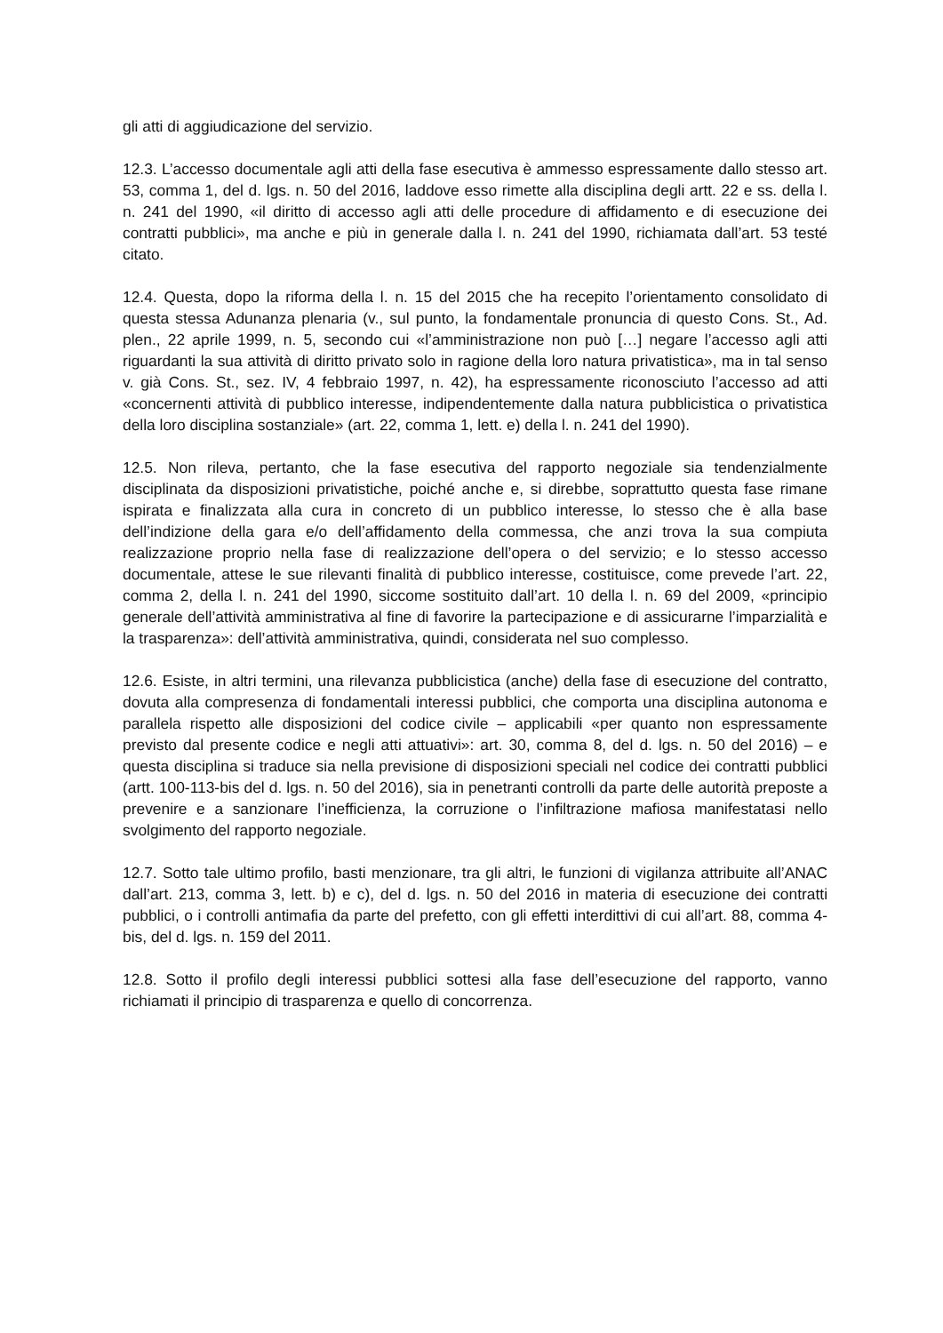gli atti di aggiudicazione del servizio.
12.3. L’accesso documentale agli atti della fase esecutiva è ammesso espressamente dallo stesso art. 53, comma 1, del d. lgs. n. 50 del 2016, laddove esso rimette alla disciplina degli artt. 22 e ss. della l. n. 241 del 1990, «il diritto di accesso agli atti delle procedure di affidamento e di esecuzione dei contratti pubblici», ma anche e più in generale dalla l. n. 241 del 1990, richiamata dall’art. 53 testé citato.
12.4. Questa, dopo la riforma della l. n. 15 del 2015 che ha recepito l’orientamento consolidato di questa stessa Adunanza plenaria (v., sul punto, la fondamentale pronuncia di questo Cons. St., Ad. plen., 22 aprile 1999, n. 5, secondo cui «l’amministrazione non può […] negare l’accesso agli atti riguardanti la sua attività di diritto privato solo in ragione della loro natura privatistica», ma in tal senso v. già Cons. St., sez. IV, 4 febbraio 1997, n. 42), ha espressamente riconosciuto l’accesso ad atti «concernenti attività di pubblico interesse, indipendentemente dalla natura pubblicistica o privatistica della loro disciplina sostanziale» (art. 22, comma 1, lett. e) della l. n. 241 del 1990).
12.5. Non rileva, pertanto, che la fase esecutiva del rapporto negoziale sia tendenzialmente disciplinata da disposizioni privatistiche, poiché anche e, si direbbe, soprattutto questa fase rimane ispirata e finalizzata alla cura in concreto di un pubblico interesse, lo stesso che è alla base dell’indizione della gara e/o dell’affidamento della commessa, che anzi trova la sua compiuta realizzazione proprio nella fase di realizzazione dell’opera o del servizio; e lo stesso accesso documentale, attese le sue rilevanti finalità di pubblico interesse, costituisce, come prevede l’art. 22, comma 2, della l. n. 241 del 1990, siccome sostituito dall’art. 10 della l. n. 69 del 2009, «principio generale dell’attività amministrativa al fine di favorire la partecipazione e di assicurarne l’imparzialità e la trasparenza»: dell’attività amministrativa, quindi, considerata nel suo complesso.
12.6. Esiste, in altri termini, una rilevanza pubblicistica (anche) della fase di esecuzione del contratto, dovuta alla compresenza di fondamentali interessi pubblici, che comporta una disciplina autonoma e parallela rispetto alle disposizioni del codice civile – applicabili «per quanto non espressamente previsto dal presente codice e negli atti attuativi»: art. 30, comma 8, del d. lgs. n. 50 del 2016) – e questa disciplina si traduce sia nella previsione di disposizioni speciali nel codice dei contratti pubblici (artt. 100-113-bis del d. lgs. n. 50 del 2016), sia in penetranti controlli da parte delle autorità preposte a prevenire e a sanzionare l’inefficienza, la corruzione o l’infiltrazione mafiosa manifestatasi nello svolgimento del rapporto negoziale.
12.7. Sotto tale ultimo profilo, basti menzionare, tra gli altri, le funzioni di vigilanza attribuite all’ANAC dall’art. 213, comma 3, lett. b) e c), del d. lgs. n. 50 del 2016 in materia di esecuzione dei contratti pubblici, o i controlli antimafia da parte del prefetto, con gli effetti interdittivi di cui all’art. 88, comma 4-bis, del d. lgs. n. 159 del 2011.
12.8. Sotto il profilo degli interessi pubblici sottesi alla fase dell’esecuzione del rapporto, vanno richiamati il principio di trasparenza e quello di concorrenza.